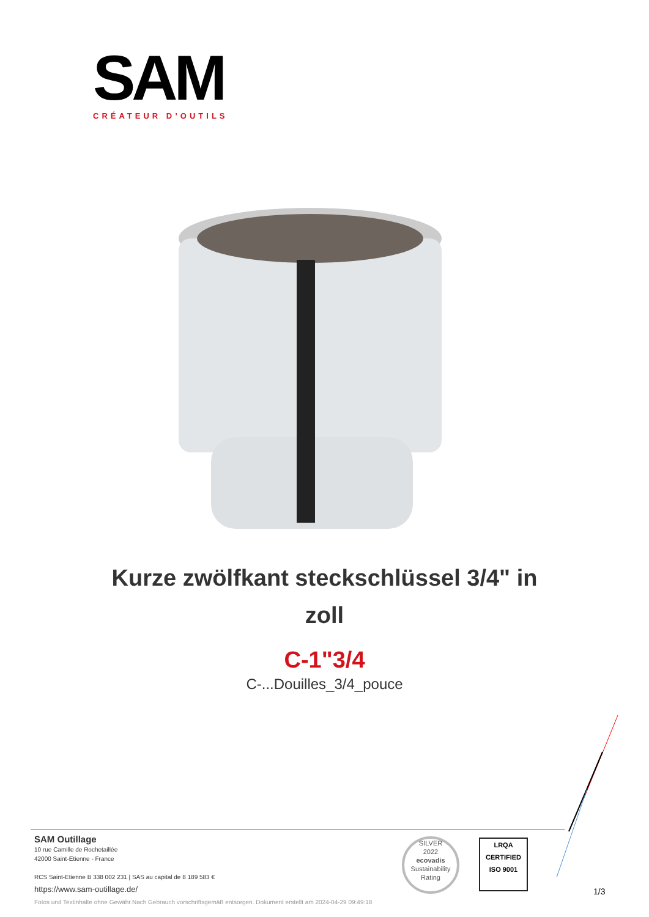SAM
CRÉATEUR D’OUTILS
Kurze zwölfkant steckschlüssel 3/4" in zoll
C-1"3/4
C-...Douilles_3/4_pouce
SAM Outillage
10 rue Camille de Rochetaillée
42000 Saint-Etienne - France
RCS Saint-Etienne B 338 002 231 | SAS au capital de 8 189 583 €
https://www.sam-outillage.de/
SILVER
2022
ecovadis
Sustainability Rating
LRQA
CERTIFIED
ISO 9001
1/3
Fotos und Textinhalte ohne Gewähr.Nach Gebrauch vorschriftsgemäß entsorgen. Dokument erstellt am 2024-04-29 09:49:18